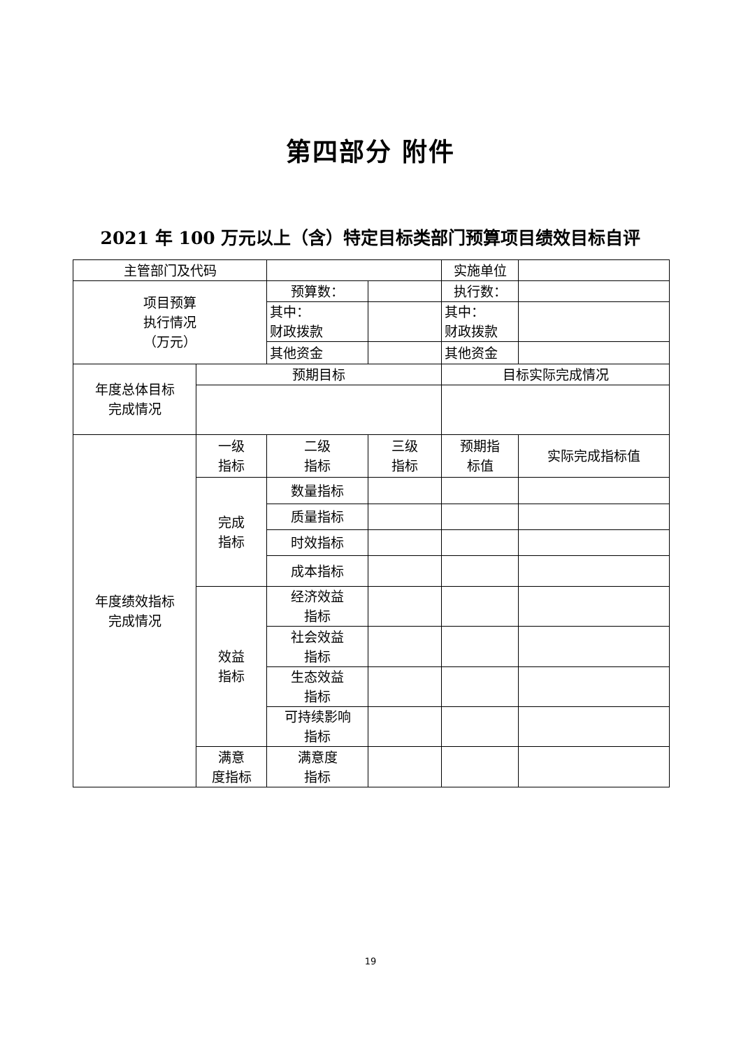第四部分 附件
2021 年 100 万元以上（含）特定目标类部门预算项目绩效目标自评
| 主管部门及代码 | | | | 实施单位 | |
| 项目预算 执行情况 （万元） | | 预算数： | | 执行数： | |
| | | 其中： 财政拨款 | | 其中： 财政拨款 | |
| | | 其他资金 | | 其他资金 | |
| 年度总体目标 完成情况 | 预期目标 | | | 目标实际完成情况 | |
| 年度绩效指标 完成情况 | 一级 指标 | 二级 指标 | 三级 指标 | 预期指 标值 | 实际完成指标值 |
| | 完成 指标 | 数量指标 | | | |
| | | 质量指标 | | | |
| | | 时效指标 | | | |
| | | 成本指标 | | | |
| | 效益 指标 | 经济效益 指标 | | | |
| | | 社会效益 指标 | | | |
| | | 生态效益 指标 | | | |
| | | 可持续影响 指标 | | | |
| | 满意 度指标 | 满意度 指标 | | | |
19